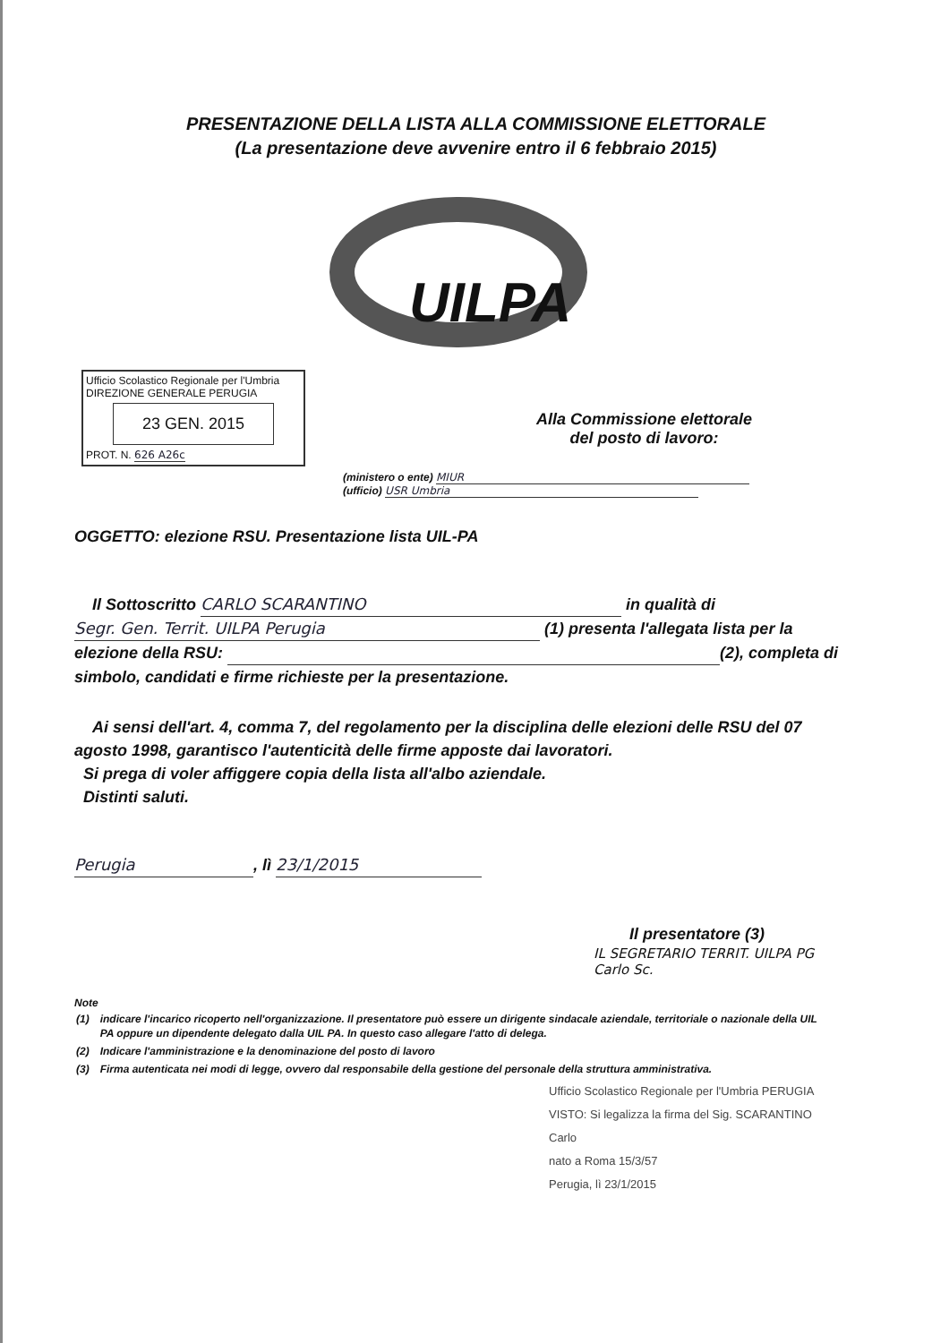PRESENTAZIONE DELLA LISTA ALLA COMMISSIONE ELETTORALE
(La presentazione deve avvenire entro il 6 febbraio 2015)
UILPA
Ufficio Scolastico Regionale per l'Umbria
DIREZIONE GENERALE PERUGIA
23 GEN. 2015
PROT. N. 626 A26c
Alla Commissione elettorale
del posto di lavoro:
(ministero o ente) MIUR
(ufficio) USR Umbria
OGGETTO: elezione RSU. Presentazione lista UIL-PA
Il Sottoscritto CARLO SCARANTINO in qualità di Segr. Gen. Territ. UILPA Perugia (1) presenta l'allegata lista per la elezione della RSU: (2), completa di simbolo, candidati e firme richieste per la presentazione.
Ai sensi dell'art. 4, comma 7, del regolamento per la disciplina delle elezioni delle RSU del 07 agosto 1998, garantisco l'autenticità delle firme apposte dai lavoratori.
Si prega di voler affiggere copia della lista all'albo aziendale.
Distinti saluti.
Perugia, lì 23/1/2015
Il presentatore (3)
IL SEGRETARIO TERRIT. UILPA PG
Carlo Sc.
Note
| (1) | indicare l'incarico ricoperto nell'organizzazione. Il presentatore può essere un dirigente sindacale aziendale, territoriale o nazionale della UIL PA oppure un dipendente delegato dalla UIL PA. In questo caso allegare l'atto di delega. |
| (2) | Indicare l'amministrazione e la denominazione del posto di lavoro |
| (3) | Firma autenticata nei modi di legge, ovvero dal responsabile della gestione del personale della struttura amministrativa. |
Ufficio Scolastico Regionale per l'Umbria PERUGIA
VISTO: Si legalizza la firma del Sig. SCARANTINO Carlo
nato a Roma 15/3/57
Perugia, lì 23/1/2015